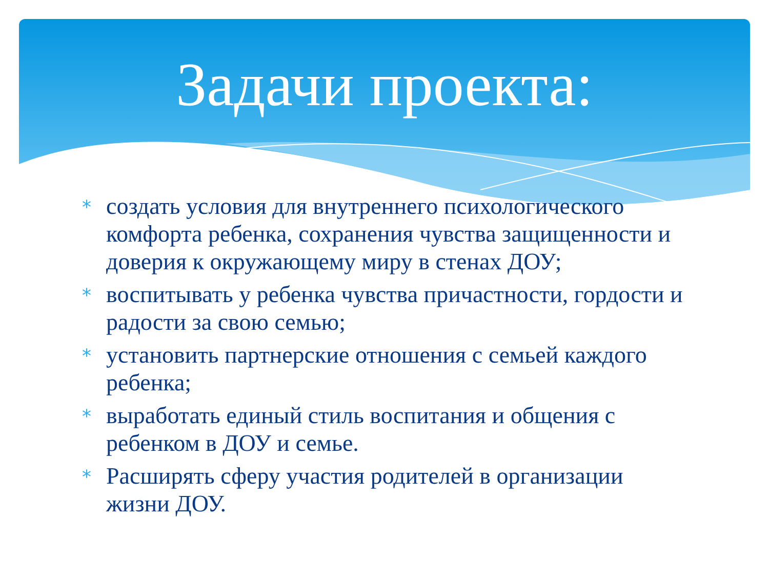Задачи проекта:
* создать условия для внутреннего психологического комфорта ребенка, сохранения чувства защищенности и доверия к окружающему миру в стенах ДОУ;
* воспитывать у ребенка чувства причастности, гордости и радости за свою семью;
* установить партнерские отношения с семьей каждого ребенка;
* выработать единый стиль воспитания и общения с ребенком в ДОУ и семье.
* Расширять сферу участия родителей в организации жизни ДОУ.